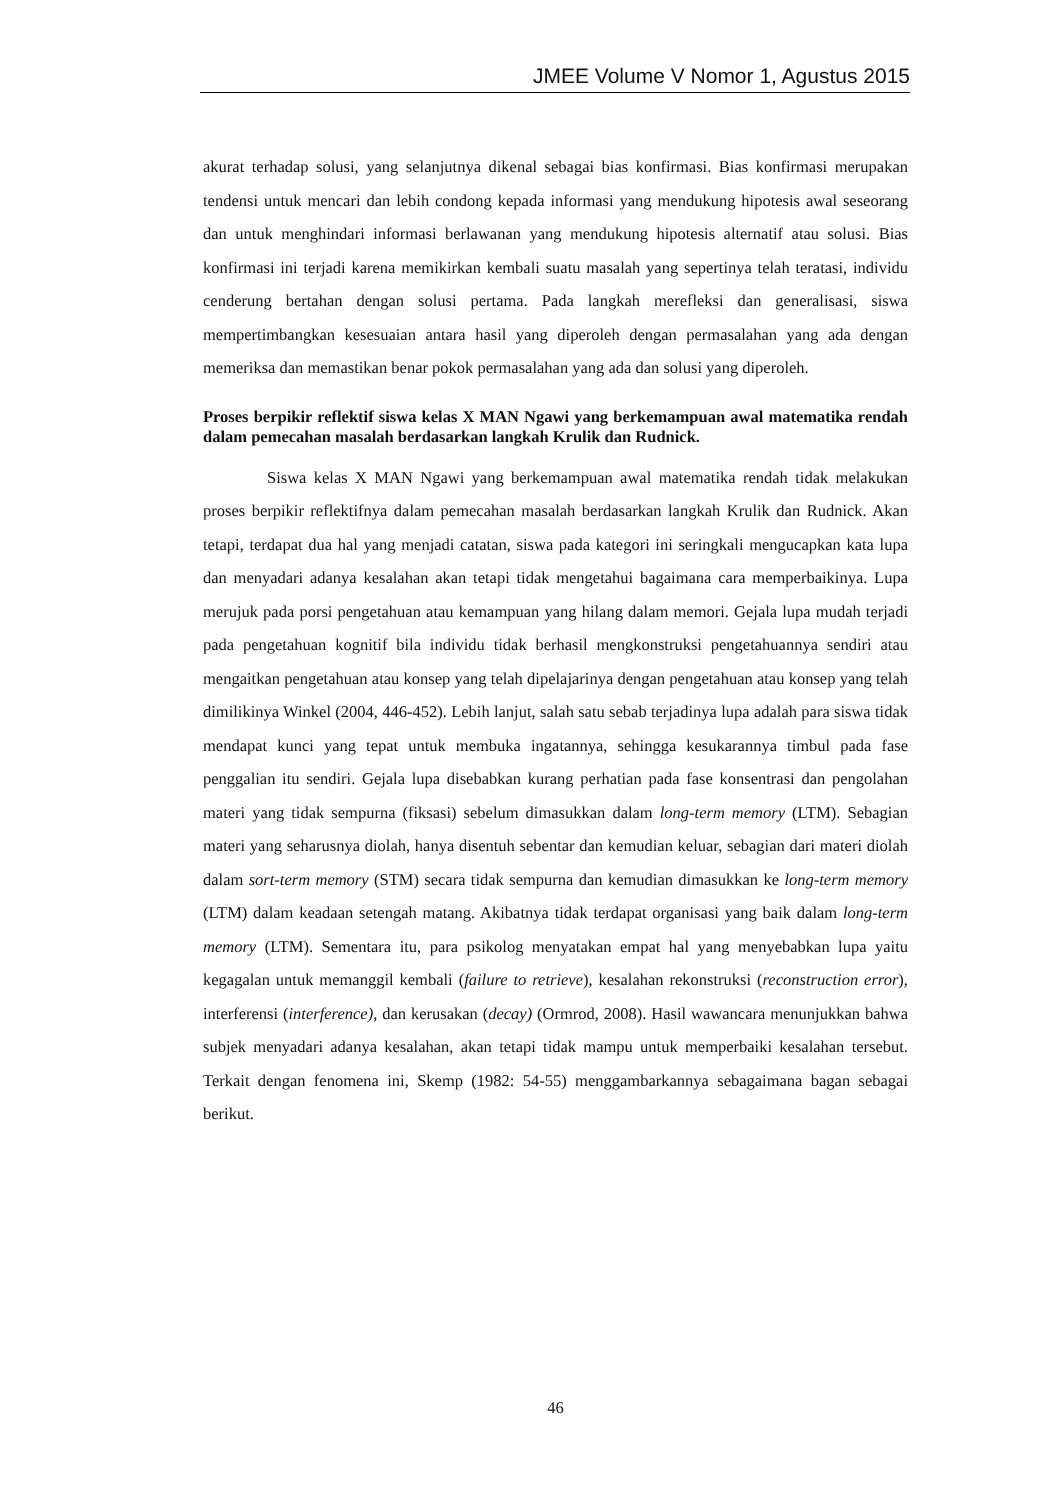JMEE Volume V Nomor 1, Agustus 2015
akurat terhadap solusi, yang selanjutnya dikenal sebagai bias konfirmasi. Bias konfirmasi merupakan tendensi untuk mencari dan lebih condong kepada informasi yang mendukung hipotesis awal seseorang dan untuk menghindari informasi berlawanan yang mendukung hipotesis alternatif atau solusi. Bias konfirmasi ini terjadi karena memikirkan kembali suatu masalah yang sepertinya telah teratasi, individu cenderung bertahan dengan solusi pertama. Pada langkah merefleksi dan generalisasi, siswa mempertimbangkan kesesuaian antara hasil yang diperoleh dengan permasalahan yang ada dengan memeriksa dan memastikan benar pokok permasalahan yang ada dan solusi yang diperoleh.
Proses berpikir reflektif siswa kelas X MAN Ngawi yang berkemampuan awal matematika rendah dalam pemecahan masalah berdasarkan langkah Krulik dan Rudnick.
Siswa kelas X MAN Ngawi yang berkemampuan awal matematika rendah tidak melakukan proses berpikir reflektifnya dalam pemecahan masalah berdasarkan langkah Krulik dan Rudnick. Akan tetapi, terdapat dua hal yang menjadi catatan, siswa pada kategori ini seringkali mengucapkan kata lupa dan menyadari adanya kesalahan akan tetapi tidak mengetahui bagaimana cara memperbaikinya. Lupa merujuk pada porsi pengetahuan atau kemampuan yang hilang dalam memori. Gejala lupa mudah terjadi pada pengetahuan kognitif bila individu tidak berhasil mengkonstruksi pengetahuannya sendiri atau mengaitkan pengetahuan atau konsep yang telah dipelajarinya dengan pengetahuan atau konsep yang telah dimilikinya Winkel (2004, 446-452). Lebih lanjut, salah satu sebab terjadinya lupa adalah para siswa tidak mendapat kunci yang tepat untuk membuka ingatannya, sehingga kesukarannya timbul pada fase penggalian itu sendiri. Gejala lupa disebabkan kurang perhatian pada fase konsentrasi dan pengolahan materi yang tidak sempurna (fiksasi) sebelum dimasukkan dalam long-term memory (LTM). Sebagian materi yang seharusnya diolah, hanya disentuh sebentar dan kemudian keluar, sebagian dari materi diolah dalam sort-term memory (STM) secara tidak sempurna dan kemudian dimasukkan ke long-term memory (LTM) dalam keadaan setengah matang. Akibatnya tidak terdapat organisasi yang baik dalam long-term memory (LTM). Sementara itu, para psikolog menyatakan empat hal yang menyebabkan lupa yaitu kegagalan untuk memanggil kembali (failure to retrieve), kesalahan rekonstruksi (reconstruction error), interferensi (interference), dan kerusakan (decay) (Ormrod, 2008). Hasil wawancara menunjukkan bahwa subjek menyadari adanya kesalahan, akan tetapi tidak mampu untuk memperbaiki kesalahan tersebut. Terkait dengan fenomena ini, Skemp (1982: 54-55) menggambarkannya sebagaimana bagan sebagai berikut.
46